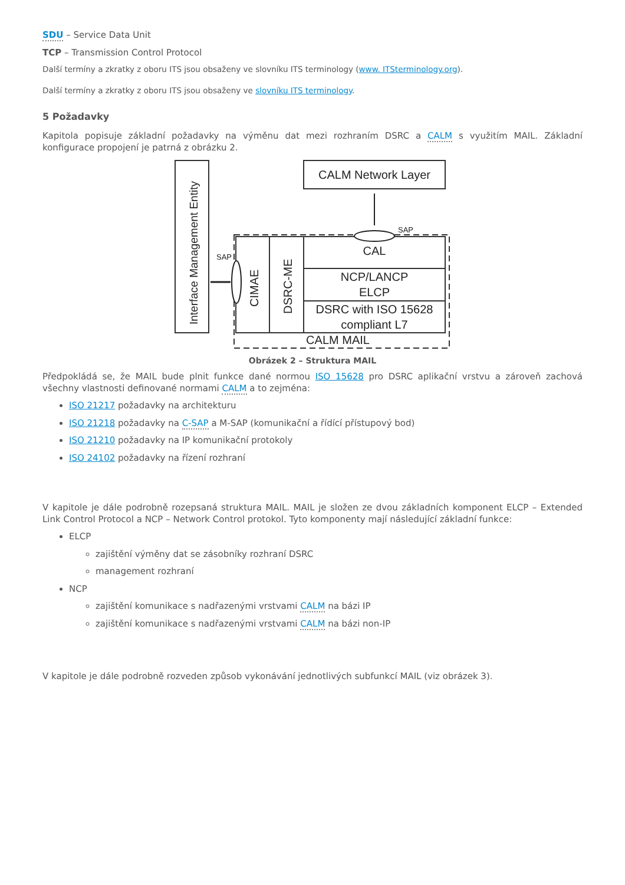SDU – Service Data Unit
TCP – Transmission Control Protocol
Další termíny a zkratky z oboru ITS jsou obsaženy ve slovníku ITS terminology (www. ITSterminology.org).
Další termíny a zkratky z oboru ITS jsou obsaženy ve slovníku ITS terminology.
5 Požadavky
Kapitola popisuje základní požadavky na výměnu dat mezi rozhraním DSRC a CALM s využitím MAIL. Základní konfigurace propojení je patrná z obrázku 2.
Interface Management Entity
CALM Network Layer
SAP
SAP
CIMAE
DSRC-ME
CAL
NCP/LANCP
ELCP
DSRC with ISO 15628
compliant L7
CALM MAIL
Obrázek 2 – Struktura MAIL
Předpokládá se, že MAIL bude plnit funkce dané normou ISO 15628 pro DSRC aplikační vrstvu a zároveň zachová všechny vlastnosti definované normami CALM a to zejména:
ISO 21217 požadavky na architekturu
ISO 21218 požadavky na C-SAP a M-SAP (komunikační a řídící přístupový bod)
ISO 21210 požadavky na IP komunikační protokoly
ISO 24102 požadavky na řízení rozhraní
V kapitole je dále podrobně rozepsaná struktura MAIL. MAIL je složen ze dvou základních komponent ELCP – Extended Link Control Protocol a NCP – Network Control protokol. Tyto komponenty mají následující základní funkce:
ELCP
zajištění výměny dat se zásobníky rozhraní DSRC
management rozhraní
NCP
zajištění komunikace s nadřazenými vrstvami CALM na bázi IP
zajištění komunikace s nadřazenými vrstvami CALM na bázi non-IP
V kapitole je dále podrobně rozveden způsob vykonávání jednotlivých subfunkcí MAIL (viz obrázek 3).